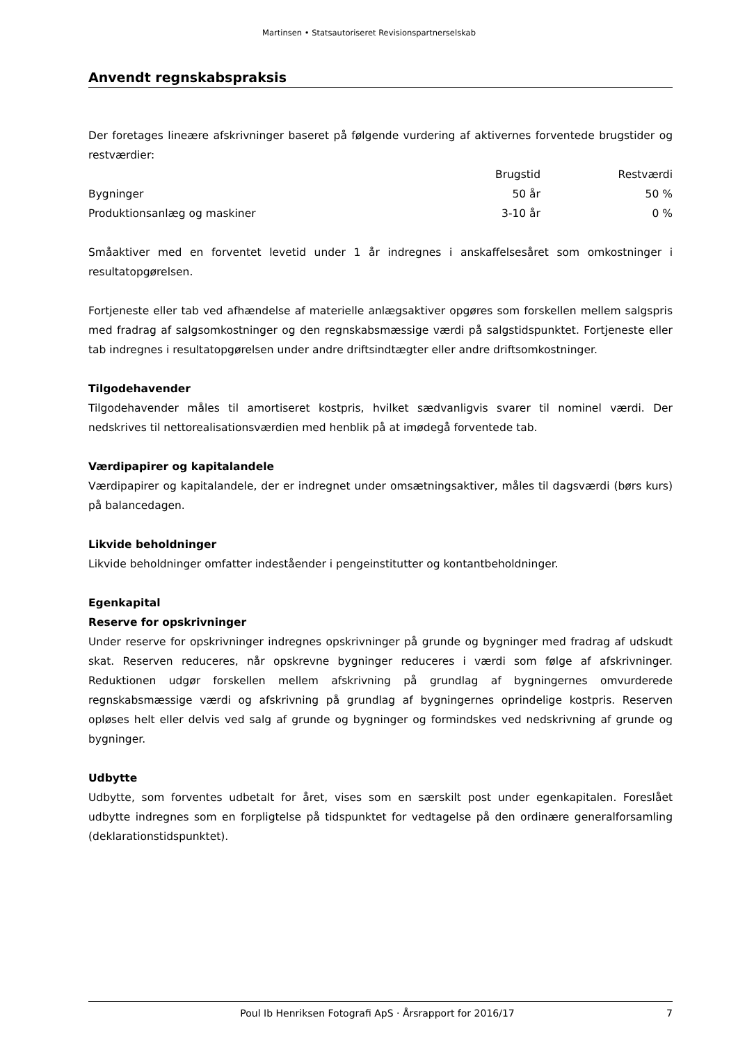Martinsen • Statsautoriseret Revisionspartnerselskab
Anvendt regnskabspraksis
Der foretages lineære afskrivninger baseret på følgende vurdering af aktivernes forventede brugstider og restværdier:
| | Brugstid | Restværdi |
| --- | --- | --- |
| Bygninger | 50 år | 50 % |
| Produktionsanlæg og maskiner | 3-10 år | 0 % |
Småaktiver med en forventet levetid under 1 år indregnes i anskaffelsesåret som omkostninger i resultatopgørelsen.
Fortjeneste eller tab ved afhændelse af materielle anlægsaktiver opgøres som forskellen mellem salgspris med fradrag af salgsomkostninger og den regnskabsmæssige værdi på salgstidspunktet. Fortjeneste eller tab indregnes i resultatopgørelsen under andre driftsindtægter eller andre driftsomkostninger.
Tilgodehavender
Tilgodehavender måles til amortiseret kostpris, hvilket sædvanligvis svarer til nominel værdi. Der nedskrives til nettorealisationsværdien med henblik på at imødegå forventede tab.
Værdipapirer og kapitalandele
Værdipapirer og kapitalandele, der er indregnet under omsætningsaktiver, måles til dagsværdi (børs kurs) på balancedagen.
Likvide beholdninger
Likvide beholdninger omfatter indeståender i pengeinstitutter og kontantbeholdninger.
Egenkapital
Reserve for opskrivninger
Under reserve for opskrivninger indregnes opskrivninger på grunde og bygninger med fradrag af udskudt skat. Reserven reduceres, når opskrevne bygninger reduceres i værdi som følge af afskrivninger. Reduktionen udgør forskellen mellem afskrivning på grundlag af bygningernes omvurderede regnskabsmæssige værdi og afskrivning på grundlag af bygningernes oprindelige kostpris. Reserven opløses helt eller delvis ved salg af grunde og bygninger og formindskes ved nedskrivning af grunde og bygninger.
Udbytte
Udbytte, som forventes udbetalt for året, vises som en særskilt post under egenkapitalen. Foreslået udbytte indregnes som en forpligtelse på tidspunktet for vedtagelse på den ordinære generalforsamling (deklarationstidspunktet).
Poul Ib Henriksen Fotografi ApS · Årsrapport for 2016/17 7